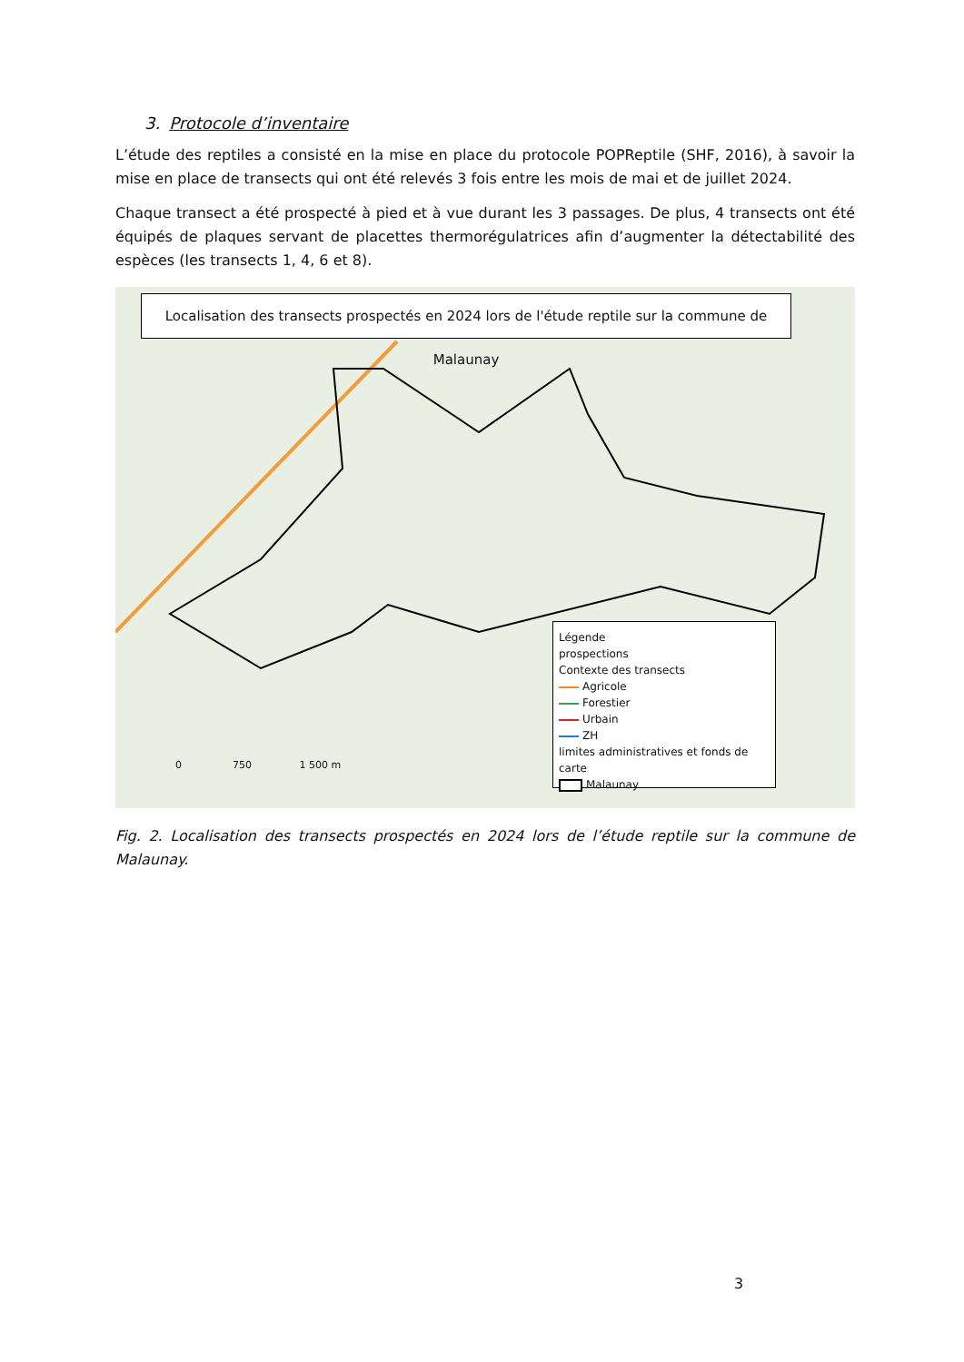3. Protocole d’inventaire
L’étude des reptiles a consisté en la mise en place du protocole POPReptile (SHF, 2016), à savoir la mise en place de transects qui ont été relevés 3 fois entre les mois de mai et de juillet 2024.
Chaque transect a été prospecté à pied et à vue durant les 3 passages. De plus, 4 transects ont été équipés de plaques servant de placettes thermorégulatrices afin d’augmenter la détectabilité des espèces (les transects 1, 4, 6 et 8).
Localisation des transects prospectés en 2024 lors de l'étude reptile sur la commune de Malaunay
Légende
prospections
Contexte des transects
Agricole
Forestier
Urbain
ZH
limites administratives et fonds de carte
Malaunay
0 750 1 500 m
Fig. 2. Localisation des transects prospectés en 2024 lors de l’étude reptile sur la commune de Malaunay.
3